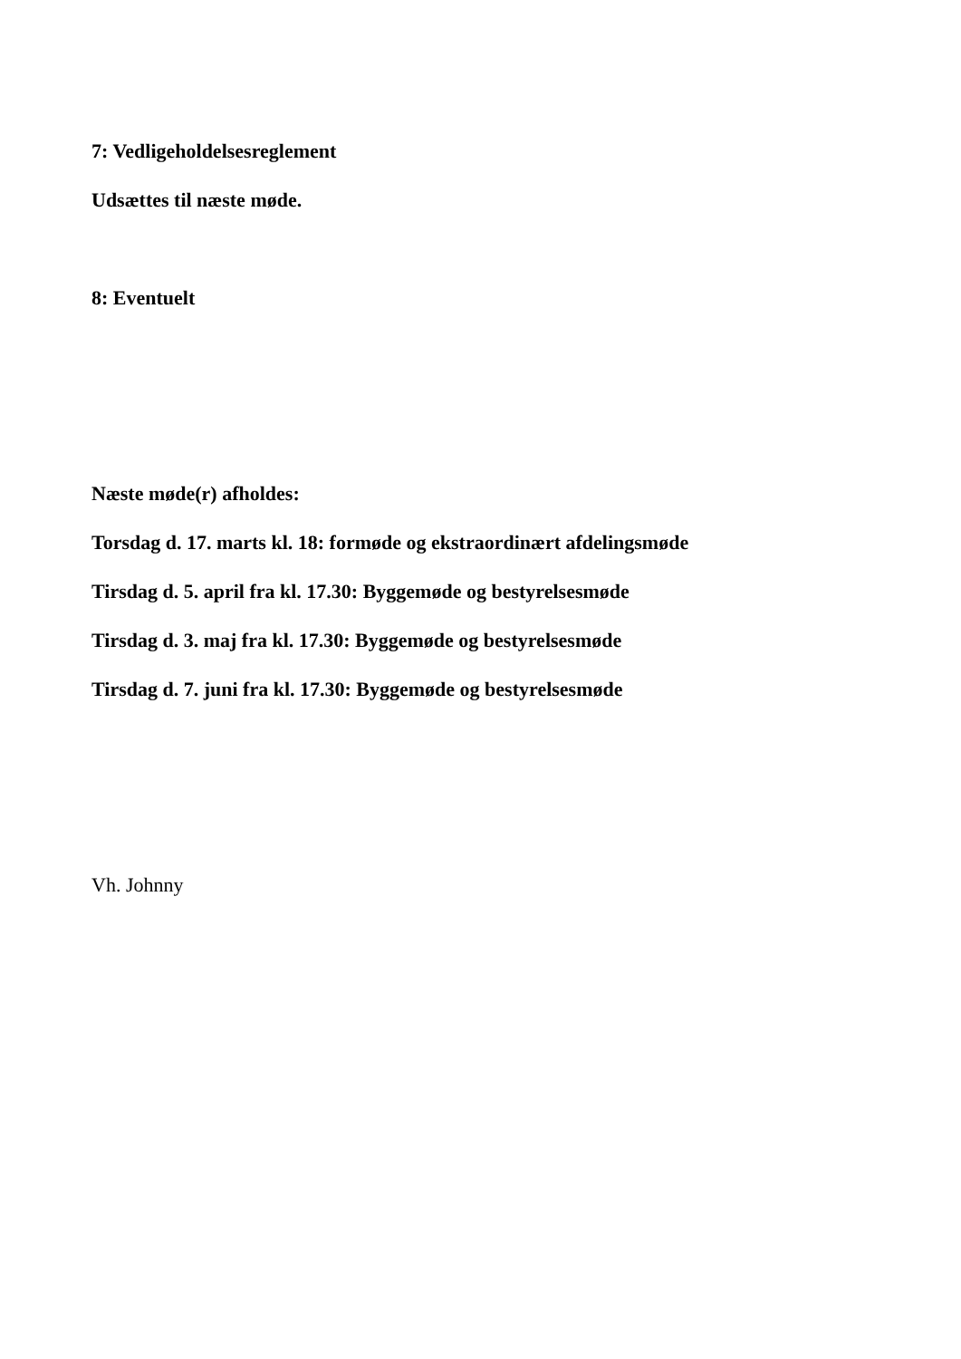7: Vedligeholdelsesreglement
Udsættes til næste møde.
8: Eventuelt
Næste møde(r) afholdes:
Torsdag d. 17. marts kl. 18: formøde og ekstraordinært afdelingsmøde
Tirsdag d. 5. april fra kl. 17.30: Byggemøde og bestyrelsesmøde
Tirsdag d. 3. maj fra kl. 17.30: Byggemøde og bestyrelsesmøde
Tirsdag d. 7. juni fra kl. 17.30: Byggemøde og bestyrelsesmøde
Vh. Johnny